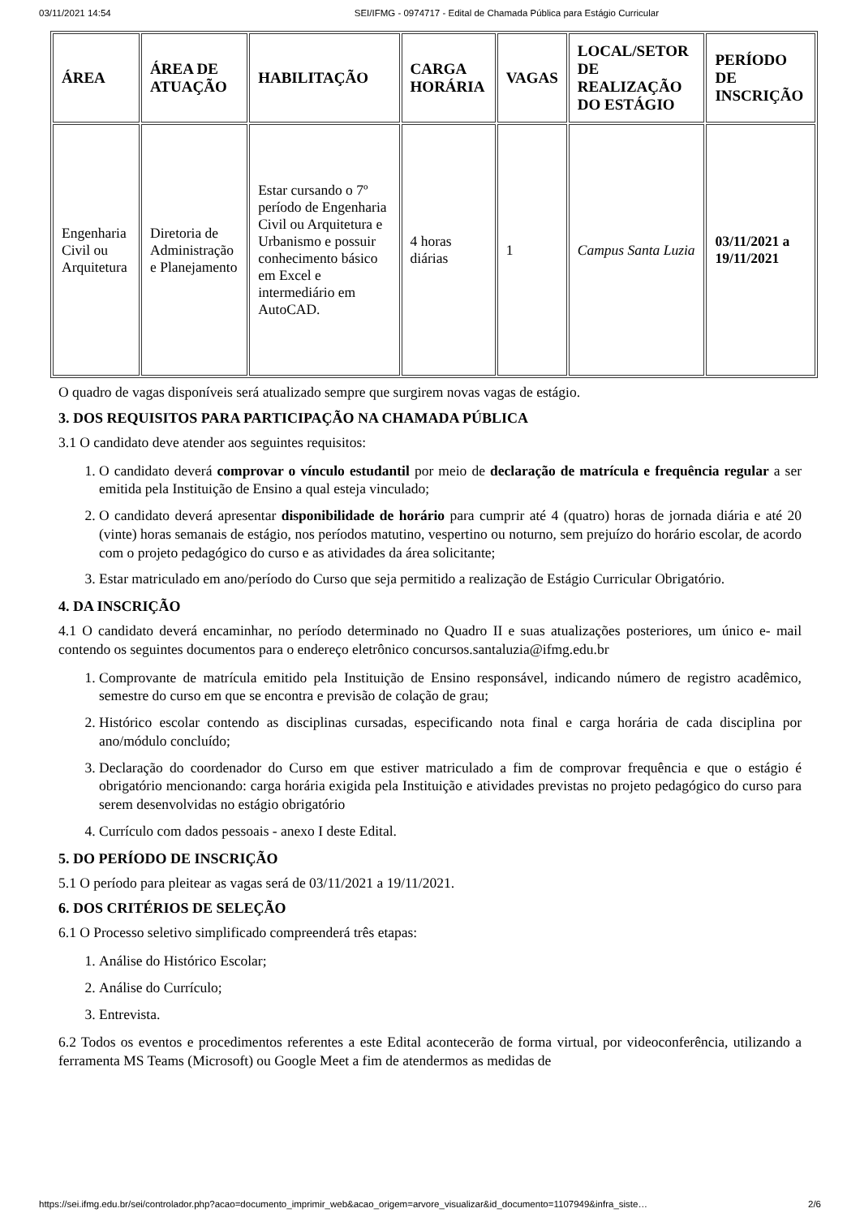03/11/2021 14:54 SEI/IFMG - 0974717 - Edital de Chamada Pública para Estágio Curricular
| ÁREA | ÁREA DE ATUAÇÃO | HABILITAÇÃO | CARGA HORÁRIA | VAGAS | LOCAL/SETOR DE REALIZAÇÃO DO ESTÁGIO | PERÍODO DE INSCRIÇÃO |
| --- | --- | --- | --- | --- | --- | --- |
| Engenharia Civil ou Arquitetura | Diretoria de Administração e Planejamento | Estar cursando o 7º período de Engenharia Civil ou Arquitetura e Urbanismo e possuir conhecimento básico em Excel e intermediário em AutoCAD. | 4 horas diárias | 1 | Campus Santa Luzia | 03/11/2021 a 19/11/2021 |
O quadro de vagas disponíveis será atualizado sempre que surgirem novas vagas de estágio.
3. DOS REQUISITOS PARA PARTICIPAÇÃO NA CHAMADA PÚBLICA
3.1 O candidato deve atender aos seguintes requisitos:
1. O candidato deverá comprovar o vínculo estudantil por meio de declaração de matrícula e frequência regular a ser emitida pela Instituição de Ensino a qual esteja vinculado;
2. O candidato deverá apresentar disponibilidade de horário para cumprir até 4 (quatro) horas de jornada diária e até 20 (vinte) horas semanais de estágio, nos períodos matutino, vespertino ou noturno, sem prejuízo do horário escolar, de acordo com o projeto pedagógico do curso e as atividades da área solicitante;
3. Estar matriculado em ano/período do Curso que seja permitido a realização de Estágio Curricular Obrigatório.
4. DA INSCRIÇÃO
4.1 O candidato deverá encaminhar, no período determinado no Quadro II e suas atualizações posteriores, um único e- mail contendo os seguintes documentos para o endereço eletrônico concursos.santaluzia@ifmg.edu.br
1. Comprovante de matrícula emitido pela Instituição de Ensino responsável, indicando número de registro acadêmico, semestre do curso em que se encontra e previsão de colação de grau;
2. Histórico escolar contendo as disciplinas cursadas, especificando nota final e carga horária de cada disciplina por ano/módulo concluído;
3. Declaração do coordenador do Curso em que estiver matriculado a fim de comprovar frequência e que o estágio é obrigatório mencionando: carga horária exigida pela Instituição e atividades previstas no projeto pedagógico do curso para serem desenvolvidas no estágio obrigatório
4. Currículo com dados pessoais - anexo I deste Edital.
5. DO PERÍODO DE INSCRIÇÃO
5.1 O período para pleitear as vagas será de 03/11/2021 a 19/11/2021.
6. DOS CRITÉRIOS DE SELEÇÃO
6.1 O Processo seletivo simplificado compreenderá três etapas:
1. Análise do Histórico Escolar;
2. Análise do Currículo;
3. Entrevista.
6.2 Todos os eventos e procedimentos referentes a este Edital acontecerão de forma virtual, por videoconferência, utilizando a ferramenta MS Teams (Microsoft) ou Google Meet a fim de atendermos as medidas de
https://sei.ifmg.edu.br/sei/controlador.php?acao=documento_imprimir_web&acao_origem=arvore_visualizar&id_documento=1107949&infra_siste… 2/6